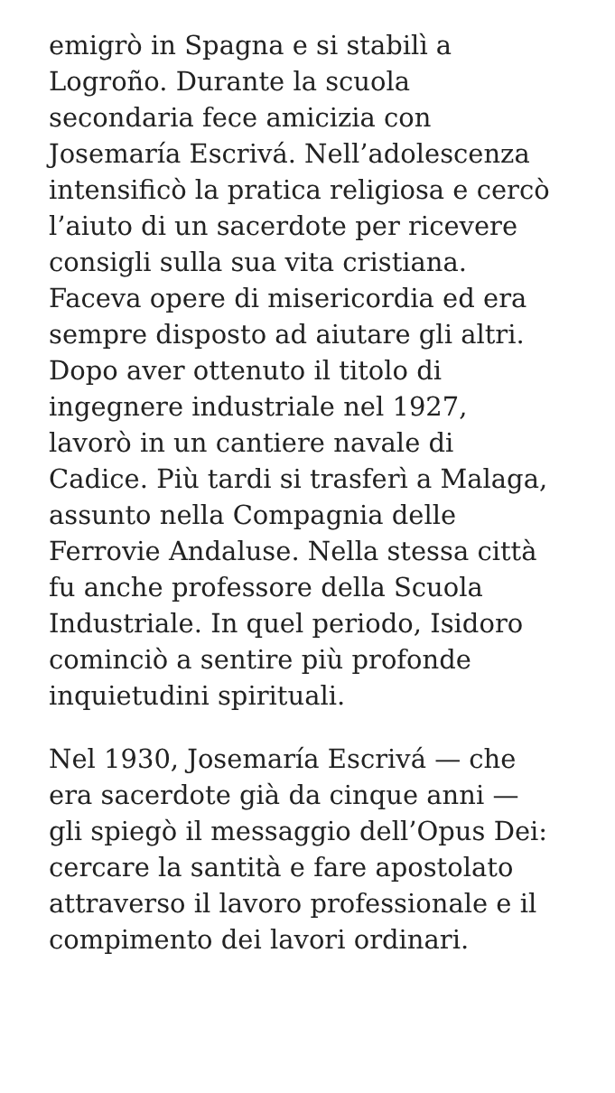emigrò in Spagna e si stabilì a
Logroño. Durante la scuola
secondaria fece amicizia con
Josemaría Escrivá. Nell’adolescenza
intensificò la pratica religiosa e cercò
l’aiuto di un sacerdote per ricevere
consigli sulla sua vita cristiana.
Faceva opere di misericordia ed era
sempre disposto ad aiutare gli altri.
Dopo aver ottenuto il titolo di
ingegnere industriale nel 1927,
lavorò in un cantiere navale di
Cadice. Più tardi si trasferì a Malaga,
assunto nella Compagnia delle
Ferrovie Andaluse. Nella stessa città
fu anche professore della Scuola
Industriale. In quel periodo, Isidoro
cominciò a sentire più profonde
inquietudini spirituali.
Nel 1930, Josemaría Escrivá — che
era sacerdote già da cinque anni —
gli spiegò il messaggio dell’Opus Dei:
cercare la santità e fare apostolato
attraverso il lavoro professionale e il
compimento dei lavori ordinari.